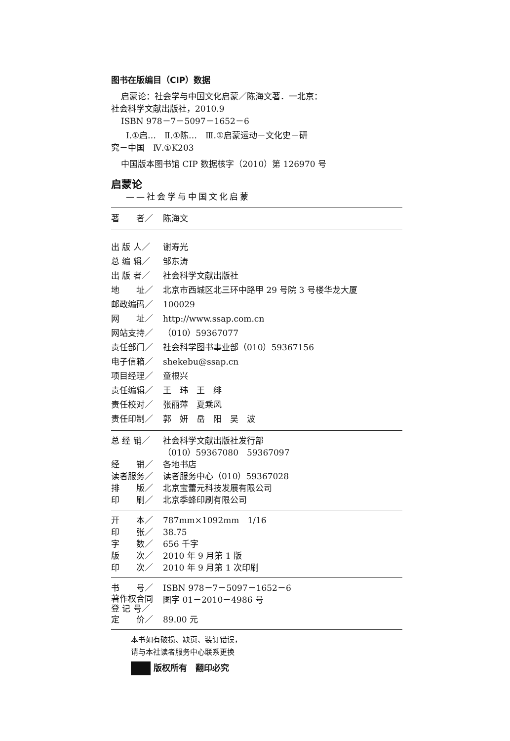图书在版编目（CIP）数据
启蒙论：社会学与中国文化启蒙／陈海文著．一北京：
社会科学文献出版社，2010.9
ISBN 978－7－5097－1652－6
Ⅰ.①启…　Ⅱ.①陈…　Ⅲ.①启蒙运动－文化史－研
究－中国　Ⅳ.①K203
中国版本图书馆 CIP 数据核字（2010）第 126970 号
启蒙论
——社会学与中国文化启蒙
著　　者／ 陈海文
出 版 人／ 谢寿光
总 编 辑／ 邹东涛
出 版 者／ 社会科学文献出版社
地　　址／ 北京市西城区北三环中路甲 29 号院 3 号楼华龙大厦
邮政编码／ 100029
网　　址／ http://www.ssap.com.cn
网站支持／ （010）59367077
责任部门／ 社会科学图书事业部（010）59367156
电子信箱／ shekebu@ssap.cn
项目经理／ 童根兴
责任编辑／ 王　玮　王　绯
责任校对／ 张丽萍　夏乘风
责任印制／ 郭　妍　岳　阳　吴　波
总 经 销／ 社会科学文献出版社发行部
（010）59367080　59367097
经　　销／ 各地书店
读者服务／ 读者服务中心（010）59367028
排　　版／ 北京宝蕾元科技发展有限公司
印　　刷／ 北京季蜂印刷有限公司
开　　本／ 787mm×1092mm　1/16
印　　张／ 38.75
字　　数／ 656 千字
版　　次／ 2010 年 9 月第 1 版
印　　次／ 2010 年 9 月第 1 次印刷
书　　号／ ISBN 978－7－5097－1652－6
著作权合同
登 记 号／ 图字 01－2010－4986 号
定　　价／ 89.00 元
本书如有破损、缺页、装订错误，
请与本社读者服务中心联系更换
版权所有　翻印必究